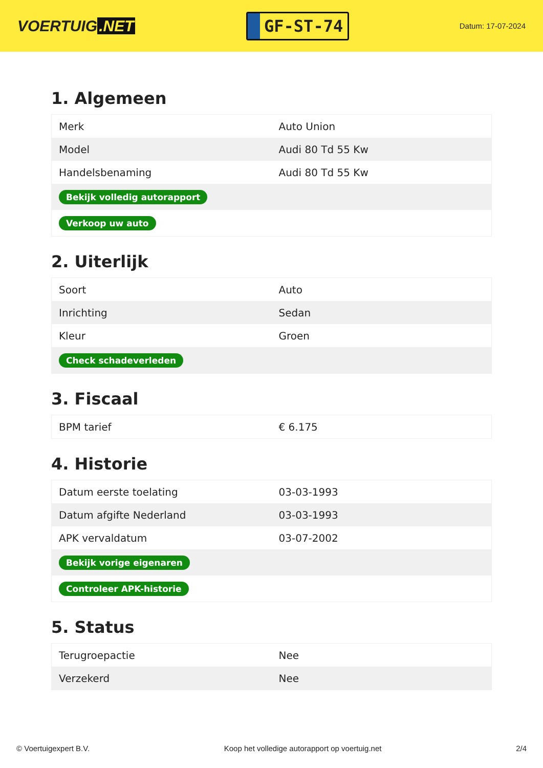VOERTUIG.NET
GF-ST-74
Datum: 17-07-2024
1. Algemeen
| Merk | Auto Union |
| Model | Audi 80 Td 55 Kw |
| Handelsbenaming | Audi 80 Td 55 Kw |
| Bekijk volledig autorapport | |
| Verkoop uw auto | |
2. Uiterlijk
| Soort | Auto |
| Inrichting | Sedan |
| Kleur | Groen |
| Check schadeverleden | |
3. Fiscaal
| BPM tarief | € 6.175 |
4. Historie
| Datum eerste toelating | 03-03-1993 |
| Datum afgifte Nederland | 03-03-1993 |
| APK vervaldatum | 03-07-2002 |
| Bekijk vorige eigenaren | |
| Controleer APK-historie | |
5. Status
| Terugroepactie | Nee |
| Verzekerd | Nee |
© Voertuigexpert B.V. Koop het volledige autorapport op voertuig.net 2/4